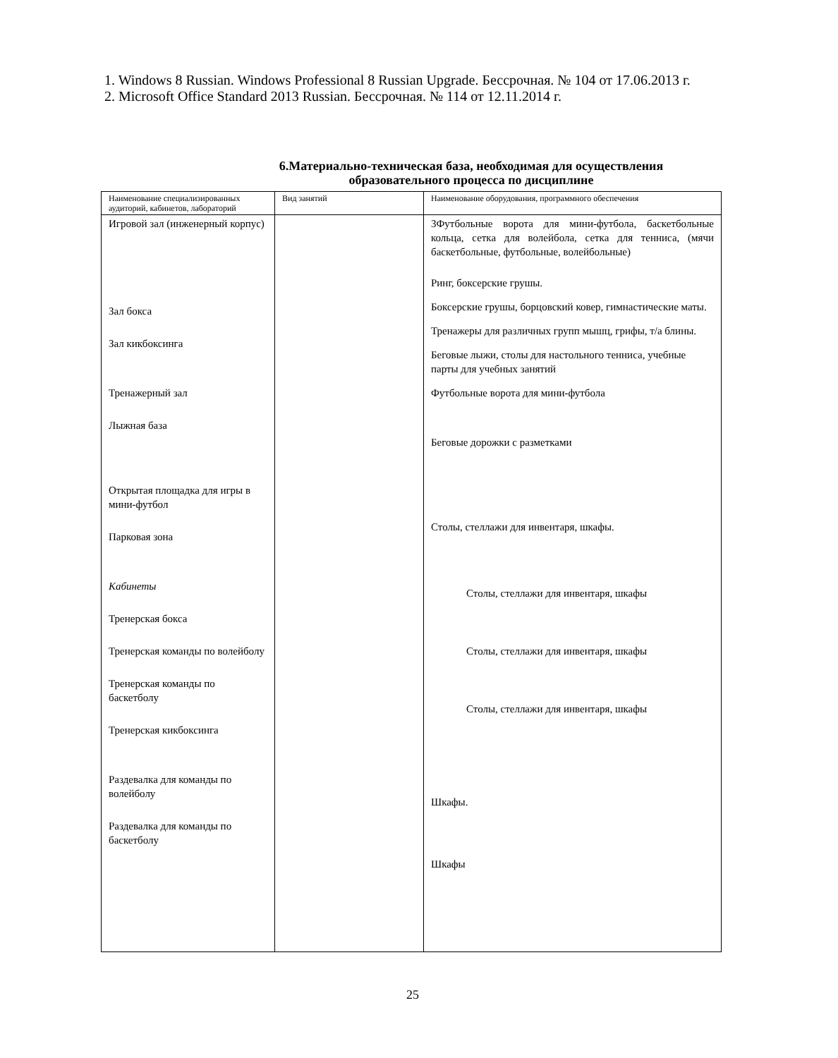1. Windows 8 Russian. Windows Professional 8 Russian Upgrade. Бессрочная. № 104 от 17.06.2013 г.
2. Microsoft Office Standard 2013 Russian. Бессрочная. № 114 от 12.11.2014 г.
6.Материально-техническая база, необходимая для осуществления
образовательного процесса по дисциплине
| Наименование специализированных аудиторий, кабинетов, лабораторий | Вид занятий | Наименование оборудования, программного обеспечения |
| Игровой зал (инженерный корпус) Зал бокса Зал кикбоксинга Тренажерный зал Лыжная база Открытая площадка для игры в мини-футбол Парковая зона Кабинеты Тренерская бокса Тренерская команды по волейболу Тренерская команды по баскетболу Тренерская кикбоксинга Раздевалка для команды по волейболу Раздевалка для команды по баскетболу | | 3Футбольные ворота для мини-футбола, баскетбольные кольца, сетка для волейбола, сетка для тенниса, (мячи баскетбольные, футбольные, волейбольные) Ринг, боксерские грушы. Боксерские грушы, борцовский ковер, гимнастические маты. Тренажеры для различных групп мышц, грифы, т/а блины. Беговые лыжи, столы для настольного тенниса, учебные парты для учебных занятий Футбольные ворота для мини-футбола Беговые дорожки с разметками Столы, стеллажи для инвентаря, шкафы. Столы, стеллажи для инвентаря, шкафы Столы, стеллажи для инвентаря, шкафы Столы, стеллажи для инвентаря, шкафы Шкафы. Шкафы |
25